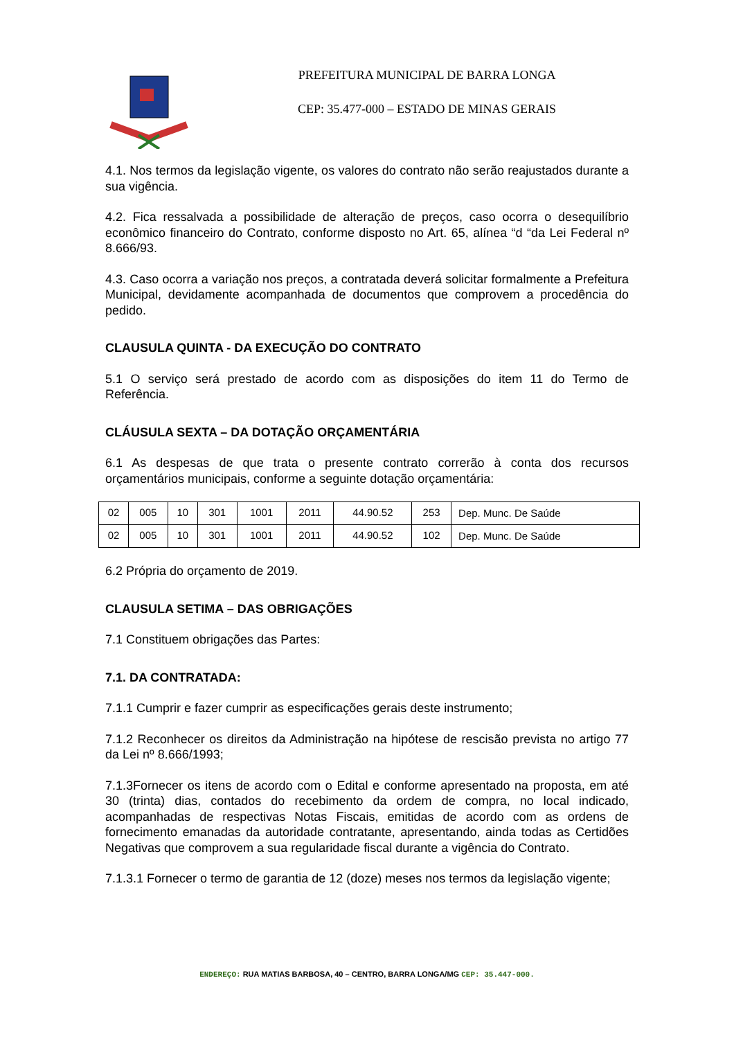PREFEITURA MUNICIPAL DE BARRA LONGA
CEP: 35.477-000 – ESTADO DE MINAS GERAIS
4.1. Nos termos da legislação vigente, os valores do contrato não serão reajustados durante a sua vigência.
4.2. Fica ressalvada a possibilidade de alteração de preços, caso ocorra o desequilíbrio econômico financeiro do Contrato, conforme disposto no Art. 65, alínea “d “da Lei Federal nº 8.666/93.
4.3. Caso ocorra a variação nos preços, a contratada deverá solicitar formalmente a Prefeitura Municipal, devidamente acompanhada de documentos que comprovem a procedência do pedido.
CLAUSULA QUINTA - DA EXECUÇÃO DO CONTRATO
5.1 O serviço será prestado de acordo com as disposições do item 11 do Termo de Referência.
CLÁUSULA SEXTA – DA DOTAÇÃO ORÇAMENTÁRIA
6.1 As despesas de que trata o presente contrato correrão à conta dos recursos orçamentários municipais, conforme a seguinte dotação orçamentária:
| 02 | 005 | 10 | 301 | 1001 | 2011 | 44.90.52 | 253 | Dep. Munc. De Saúde |
| 02 | 005 | 10 | 301 | 1001 | 2011 | 44.90.52 | 102 | Dep. Munc. De Saúde |
6.2 Própria do orçamento de 2019.
CLAUSULA SETIMA – DAS OBRIGAÇÕES
7.1 Constituem obrigações das Partes:
7.1. DA CONTRATADA:
7.1.1 Cumprir e fazer cumprir as especificações gerais deste instrumento;
7.1.2 Reconhecer os direitos da Administração na hipótese de rescisão prevista no artigo 77 da Lei nº 8.666/1993;
7.1.3Fornecer os itens de acordo com o Edital e conforme apresentado na proposta, em até 30 (trinta) dias, contados do recebimento da ordem de compra, no local indicado, acompanhadas de respectivas Notas Fiscais, emitidas de acordo com as ordens de fornecimento emanadas da autoridade contratante, apresentando, ainda todas as Certidões Negativas que comprovem a sua regularidade fiscal durante a vigência do Contrato.
7.1.3.1 Fornecer o termo de garantia de 12 (doze) meses nos termos da legislação vigente;
ENDEREÇO: RUA MATIAS BARBOSA, 40 – CENTRO, BARRA LONGA/MG CEP: 35.447-000.